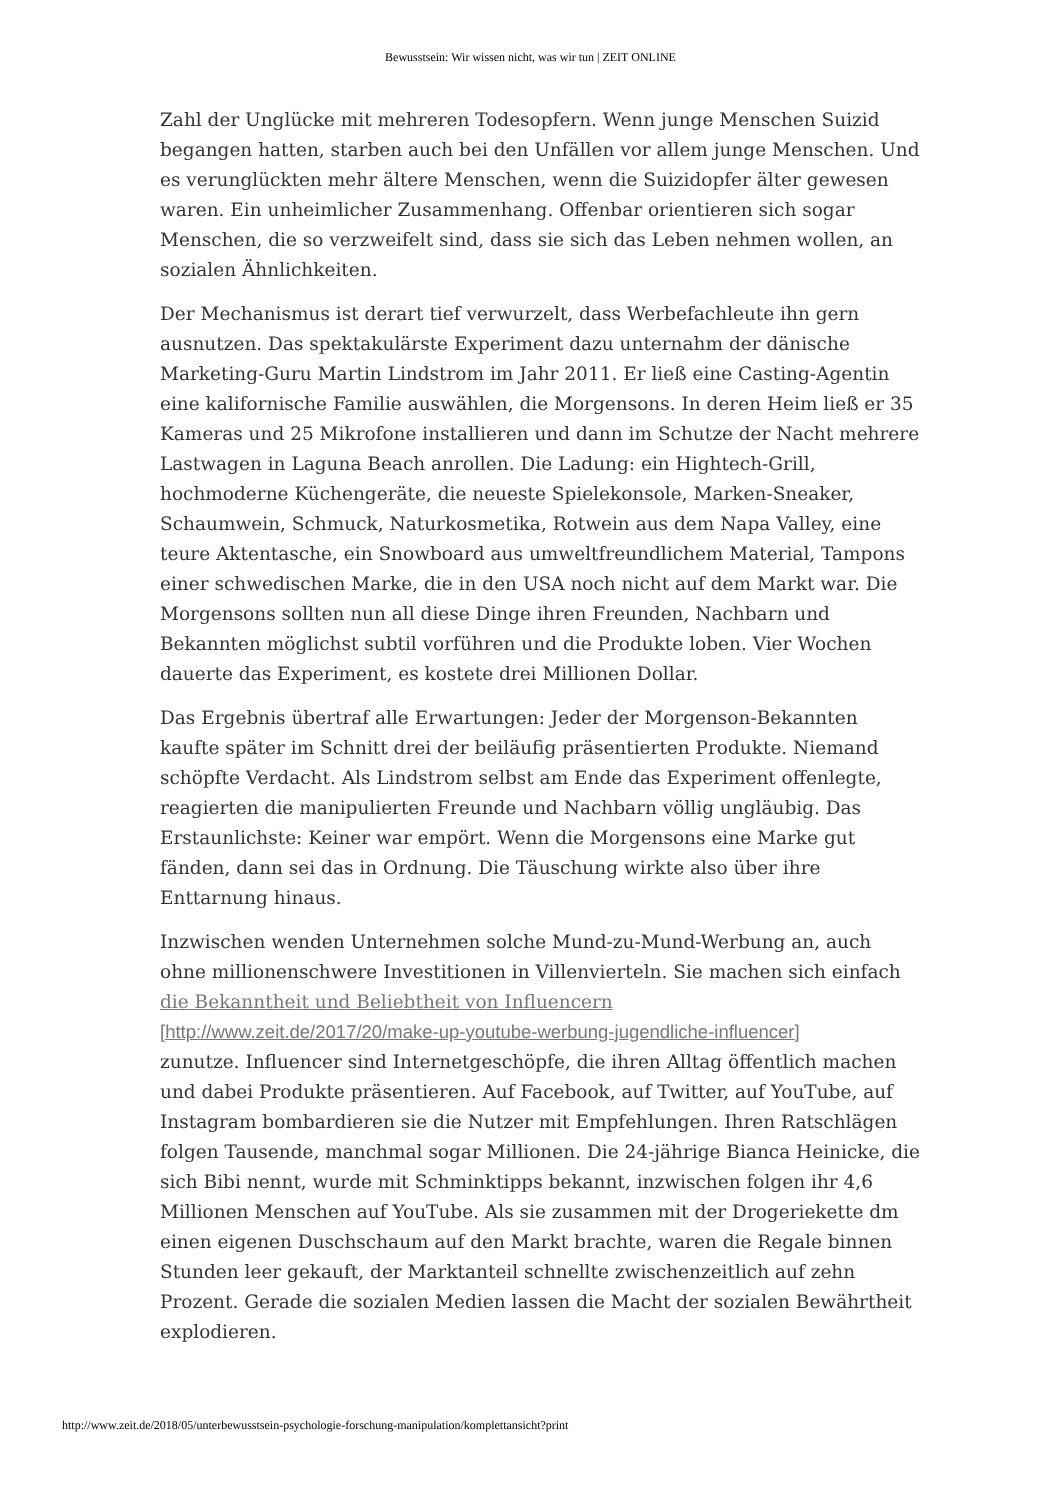Bewusstsein: Wir wissen nicht, was wir tun | ZEIT ONLINE
Zahl der Unglücke mit mehreren Todesopfern. Wenn junge Menschen Suizid begangen hatten, starben auch bei den Unfällen vor allem junge Menschen. Und es verunglückten mehr ältere Menschen, wenn die Suizidopfer älter gewesen waren. Ein unheimlicher Zusammenhang. Offenbar orientieren sich sogar Menschen, die so verzweifelt sind, dass sie sich das Leben nehmen wollen, an sozialen Ähnlichkeiten.
Der Mechanismus ist derart tief verwurzelt, dass Werbefachleute ihn gern ausnutzen. Das spektakulärste Experiment dazu unternahm der dänische Marketing-Guru Martin Lindstrom im Jahr 2011. Er ließ eine Casting-Agentin eine kalifornische Familie auswählen, die Morgensons. In deren Heim ließ er 35 Kameras und 25 Mikrofone installieren und dann im Schutze der Nacht mehrere Lastwagen in Laguna Beach anrollen. Die Ladung: ein Hightech-Grill, hochmoderne Küchengeräte, die neueste Spielekonsole, Marken-Sneaker, Schaumwein, Schmuck, Naturkosmetika, Rotwein aus dem Napa Valley, eine teure Aktentasche, ein Snowboard aus umweltfreundlichem Material, Tampons einer schwedischen Marke, die in den USA noch nicht auf dem Markt war. Die Morgensons sollten nun all diese Dinge ihren Freunden, Nachbarn und Bekannten möglichst subtil vorführen und die Produkte loben. Vier Wochen dauerte das Experiment, es kostete drei Millionen Dollar.
Das Ergebnis übertraf alle Erwartungen: Jeder der Morgenson-Bekannten kaufte später im Schnitt drei der beiläufig präsentierten Produkte. Niemand schöpfte Verdacht. Als Lindstrom selbst am Ende das Experiment offenlegte, reagierten die manipulierten Freunde und Nachbarn völlig ungläubig. Das Erstaunlichste: Keiner war empört. Wenn die Morgensons eine Marke gut fänden, dann sei das in Ordnung. Die Täuschung wirkte also über ihre Enttarnung hinaus.
Inzwischen wenden Unternehmen solche Mund-zu-Mund-Werbung an, auch ohne millionenschwere Investitionen in Villenvierteln. Sie machen sich einfach die Bekanntheit und Beliebtheit von Influencern
[http://www.zeit.de/2017/20/make-up-youtube-werbung-jugendliche-influencer]
zunutze. Influencer sind Internetgeschöpfe, die ihren Alltag öffentlich machen und dabei Produkte präsentieren. Auf Facebook, auf Twitter, auf YouTube, auf Instagram bombardieren sie die Nutzer mit Empfehlungen. Ihren Ratschlägen folgen Tausende, manchmal sogar Millionen. Die 24-jährige Bianca Heinicke, die sich Bibi nennt, wurde mit Schminktipps bekannt, inzwischen folgen ihr 4,6 Millionen Menschen auf YouTube. Als sie zusammen mit der Drogeriekette dm einen eigenen Duschschaum auf den Markt brachte, waren die Regale binnen Stunden leer gekauft, der Marktanteil schnellte zwischenzeitlich auf zehn Prozent. Gerade die sozialen Medien lassen die Macht der sozialen Bewährtheit explodieren.
http://www.zeit.de/2018/05/unterbewusstsein-psychologie-forschung-manipulation/komplettansicht?print